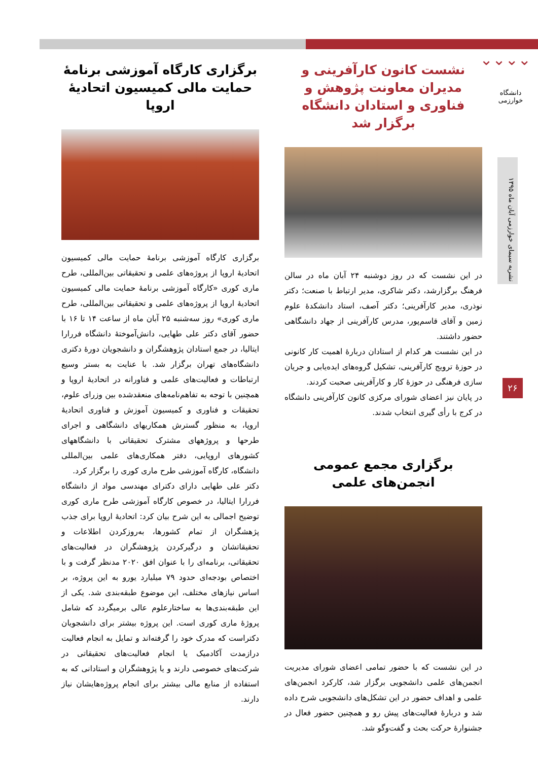⌄⌄⌄⌄
دانشگاه خوارزمی
نشریه سیمای خوارزمی آبان ماه ۱۳۹۵
۲۶
نشست کانون کارآفرینی و مدیران معاونت پژوهش و فناوری و استادان دانشگاه برگزار شد
در این نشست که در روز دوشنبه ۲۴ آبان ماه در سالن فرهنگ برگزارشد، دکتر شاکری، مدیر ارتباط با صنعت؛ دکتر نوذری، مدیر کارآفرینی؛ دکتر آصف، استاد دانشکدهٔ علوم زمین و آقای قاسم‌پور، مدرس کارآفرینی از جهاد دانشگاهی حضور داشتند.
در این نشست هر کدام از استادان دربارهٔ اهمیت کار کانونی در حوزهٔ ترویج کارآفرینی، تشکیل گروه‌های ایده‌یابی و جریان سازی فرهنگی در حوزهٔ کار و کارآفرینی صحبت کردند.
در پایان نیز اعضای شورای مرکزی کانون کارآفرینی دانشگاه در کرج با رأی گیری انتخاب شدند.
برگزاری مجمع عمومی انجمن‌های علمی
در این نشست که با حضور تمامی اعضای شورای مدیریت انجمن‌های علمی دانشجویی برگزار شد، کارکرد انجمن‌های علمی و اهداف حضور در این تشکل‌های دانشجویی شرح داده شد و دربارهٔ فعالیت‌های پیش رو و همچنین حضور فعال در جشنوارهٔ حرکت بحث و گفت‌وگو شد.
برگزاری کارگاه آموزشی برنامهٔ حمایت مالی کمیسیون اتحادیهٔ اروپا
برگزاری کارگاه آموزشی برنامهٔ حمایت مالی کمیسیون اتحادیهٔ اروپا از پروژه‌های علمی و تحقیقاتی بین‌المللی، طرح ماری کوری «کارگاه آموزشی برنامهٔ حمایت مالی کمیسیون اتحادیهٔ اروپا از پروژه‌های علمی و تحقیقاتی بین‌المللی، طرح ماری کوری» روز سه‌شنبه ۲۵ آبان ماه از ساعت ۱۴ تا ۱۶ با حضور آقای دکتر علی طهایی، دانش‌آموختهٔ دانشگاه فررارا ایتالیا، در جمع استادان پژوهشگران و دانشجویان دورهٔ دکتری دانشگاه‌های تهران برگزار شد. با عنایت به بستر وسیع ارتباطات و فعالیت‌های علمی و فناورانه در اتحادیهٔ اروپا و همچنین با توجه به تفاهم‌نامه‌های منعقدشده بین وزرای علوم، تحقیقات و فناوری و کمیسیون آموزش و فناوری اتحادیهٔ اروپا، به منظور گسترش همکاریهای دانشگاهی و اجرای طرحها و پروژههای مشترک تحقیقاتی با دانشگاههای کشورهای اروپایی، دفتر همکاری‌های علمی بین‌المللی دانشگاه، کارگاه آموزشی طرح ماری کوری را برگزار کرد.
دکتر علی طهایی دارای دکترای مهندسی مواد از دانشگاه فررارا ایتالیا، در خصوص کارگاه آموزشی طرح ماری کوری توضیح اجمالی به این شرح بیان کرد: اتحادیهٔ اروپا برای جذب پژهشگران از تمام کشورها، به‌روزکردن اطلاعات و تحقیقاتشان و درگیرکردن پژوهشگران در فعالیت‌های تحقیقاتی، برنامه‌ای را با عنوان افق ۲۰۲۰ مدنظر گرفت و با اختصاص بودجه‌ای حدود ۷۹ میلیارد یورو به این پروژه، بر اساس نیازهای مختلف، این موضوع طبقه‌بندی شد. یکی از این طبقه‌بندی‌ها به ساختارعلوم عالی برمیگردد که شامل پروژهٔ ماری کوری است. این پروژه بیشتر برای دانشجویان دکتراست که مدرک خود را گرفته‌اند و تمایل به انجام فعالیت درازمدت آکادمیک یا انجام فعالیت‌های تحقیقاتی در شرکت‌های خصوصی دارند و یا پژوهشگران و استادانی که به استفاده از منابع مالی بیشتر برای انجام پروژه‌هایشان نیاز دارند.